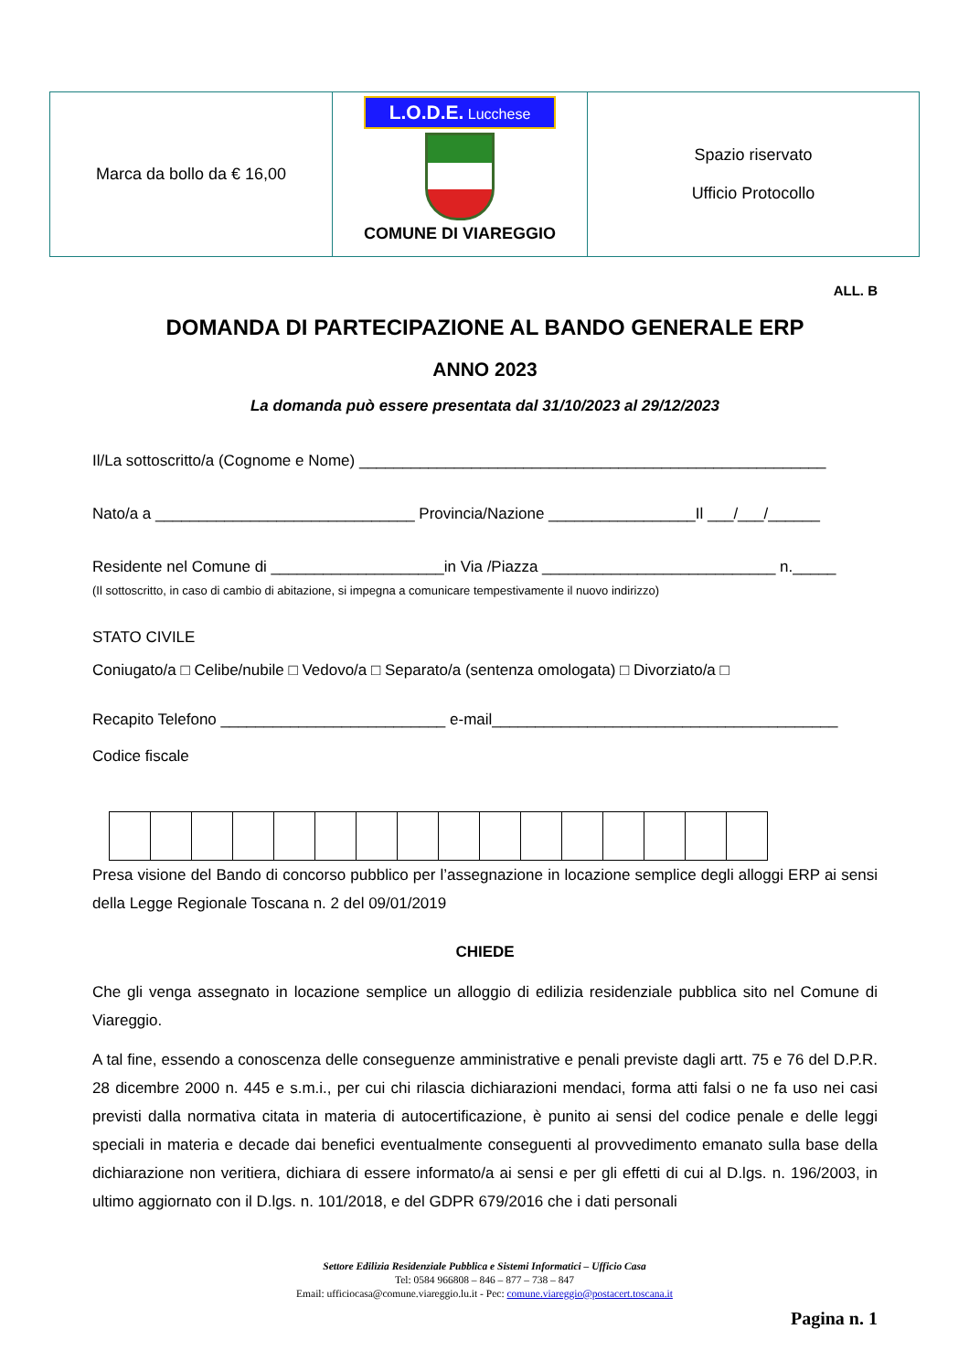| Marca da bollo da € 16,00 | L.O.D.E. Lucchese COMUNE DI VIAREGGIO | Spazio riservato Ufficio Protocollo |
ALL. B
DOMANDA DI PARTECIPAZIONE AL BANDO GENERALE ERP
ANNO 2023
La domanda può essere presentata dal 31/10/2023 al 29/12/2023
Il/La sottoscritto/a (Cognome e Nome) ______________________________________________________
Nato/a a ______________________________ Provincia/Nazione _________________Il ___/___/______
Residente nel Comune di ____________________in Via /Piazza ___________________________ n._____
(Il sottoscritto, in caso di cambio di abitazione, si impegna a comunicare tempestivamente il nuovo indirizzo)
STATO CIVILE
Coniugato/a □ Celibe/nubile □ Vedovo/a □ Separato/a (sentenza omologata) □ Divorziato/a □
Recapito Telefono __________________________ e-mail________________________________________
Codice fiscale
Presa visione del Bando di concorso pubblico per l’assegnazione in locazione semplice degli alloggi ERP ai sensi della Legge Regionale Toscana n. 2 del 09/01/2019
CHIEDE
Che gli venga assegnato in locazione semplice un alloggio di edilizia residenziale pubblica sito nel Comune di Viareggio.
A tal fine, essendo a conoscenza delle conseguenze amministrative e penali previste dagli artt. 75 e 76 del D.P.R. 28 dicembre 2000 n. 445 e s.m.i., per cui chi rilascia dichiarazioni mendaci, forma atti falsi o ne fa uso nei casi previsti dalla normativa citata in materia di autocertificazione, è punito ai sensi del codice penale e delle leggi speciali in materia e decade dai benefici eventualmente conseguenti al provvedimento emanato sulla base della dichiarazione non veritiera, dichiara di essere informato/a ai sensi e per gli effetti di cui al D.lgs. n. 196/2003, in ultimo aggiornato con il D.lgs. n. 101/2018, e del GDPR 679/2016 che i dati personali
Settore Edilizia Residenziale Pubblica e Sistemi Informatici – Ufficio Casa
Tel: 0584 966808 – 846 – 877 – 738 – 847
Email: ufficiocasa@comune.viareggio.lu.it - Pec: comune.viareggio@postacert.toscana.it
Pagina n. 1